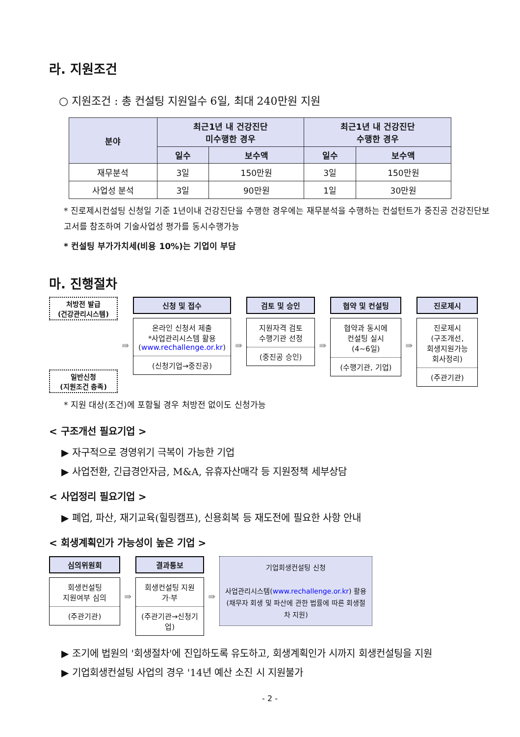라. 지원조건
○ 지원조건 : 총 컨설팅 지원일수 6일, 최대 240만원 지원
| 분야 | 최근1년 내 건강진단 미수행한 경우 | | 최근1년 내 건강진단 수행한 경우 | |
| --- | --- | --- | --- | --- |
| | 일수 | 보수액 | 일수 | 보수액 |
| 재무분석 | 3일 | 150만원 | 3일 | 150만원 |
| 사업성 분석 | 3일 | 90만원 | 1일 | 30만원 |
* 진로제시컨설팅 신청일 기준 1년이내 건강진단을 수행한 경우에는 재무분석을 수행하는 컨설턴트가 중진공 건강진단보고서를 참조하여 기술사업성 평가를 동시수행가능
* 컨설팅 부가가치세(비용 10%)는 기업이 부담
마. 진행절차
처방전 발급
(건강관리시스템)
일반신청
(지원조건 충족)
⇛
신청 및 접수
온라인 신청서 제출
*사업관리시스템 활용
(www.rechallenge.or.kr)
(신청기업→중진공)
⇛
검토 및 승인
지원자격 검토
수행기관 선정
(중진공 승인)
⇛
협약 및 컨설팅
협약과 동시에
컨설팅 실시
(4~6일)
(수행기관, 기업)
⇛
진로제시
진로제시
(구조개선,
회생지원가능
회사정리)
(주관기관)
* 지원 대상(조건)에 포함될 경우 처방전 없이도 신청가능
< 구조개선 필요기업 >
▶ 자구적으로 경영위기 극복이 가능한 기업
▶ 사업전환, 긴급경안자금, M&A, 유휴자산매각 등 지원정책 세부상담
< 사업정리 필요기업 >
▶ 폐업, 파산, 재기교육(힐링캠프), 신용회복 등 재도전에 필요한 사항 안내
< 회생계획인가 가능성이 높은 기업 >
심의위원회
회생컨설팅
지원여부 심의
(주관기관)
⇛
결과통보
회생컨설팅 지원
가·부
(주관기관→신청기업)
⇛
기업회생컨설팅 신청
사업관리시스템(www.rechallenge.or.kr) 활용
(채무자 회생 및 파산에 관한 법률에 따른 회생절차 지원)
▶ 조기에 법원의 '회생절차'에 진입하도록 유도하고, 회생계획인가 시까지 회생컨설팅을 지원
▶ 기업회생컨설팅 사업의 경우 '14년 예산 소진 시 지원불가
- 2 -